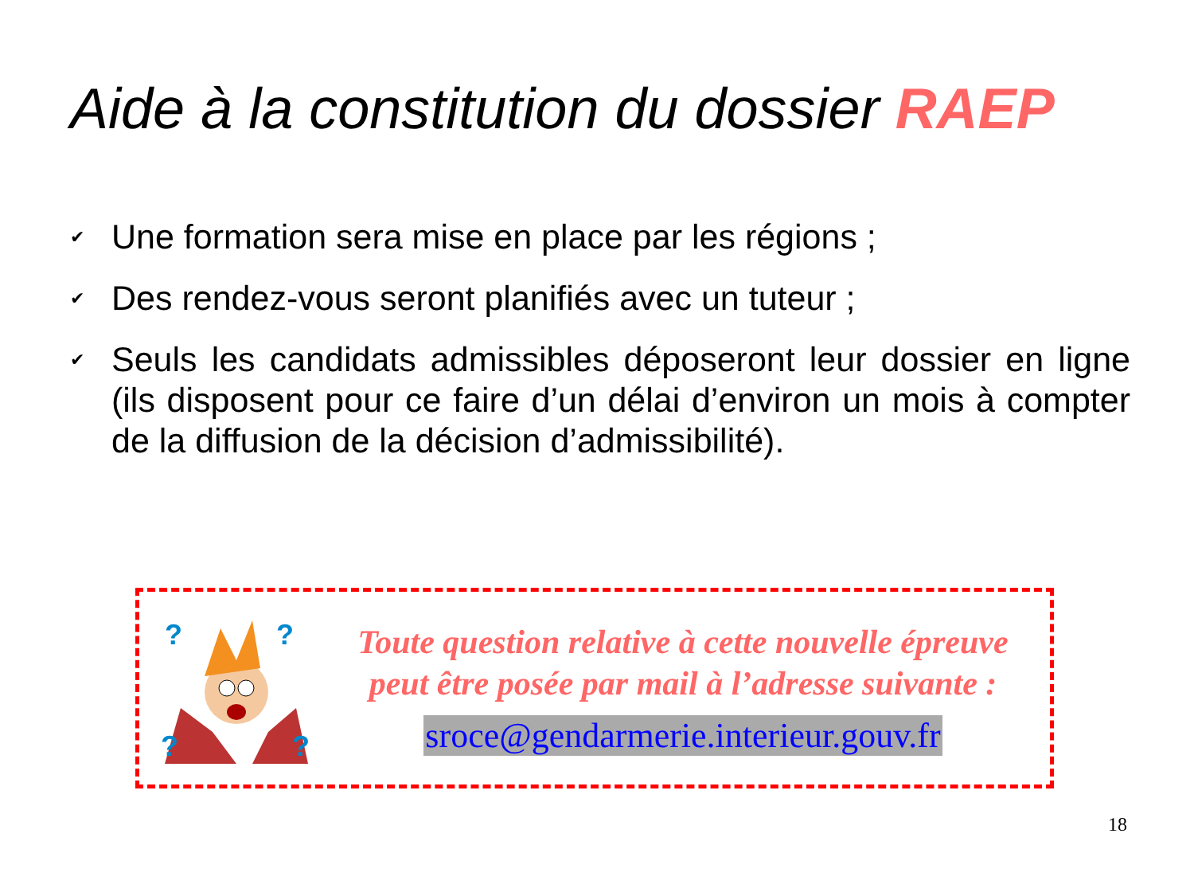Aide à la constitution du dossier RAEP
✔ Une formation sera mise en place par les régions ;
✔ Des rendez-vous seront planifiés avec un tuteur ;
✔ Seuls les candidats admissibles déposeront leur dossier en ligne (ils disposent pour ce faire d’un délai d’environ un mois à compter de la diffusion de la décision d’admissibilité).
?
?
?
?
Toute question relative à cette nouvelle épreuve
peut être posée par mail à l’adresse suivante :
sroce@gendarmerie.interieur.gouv.fr
18